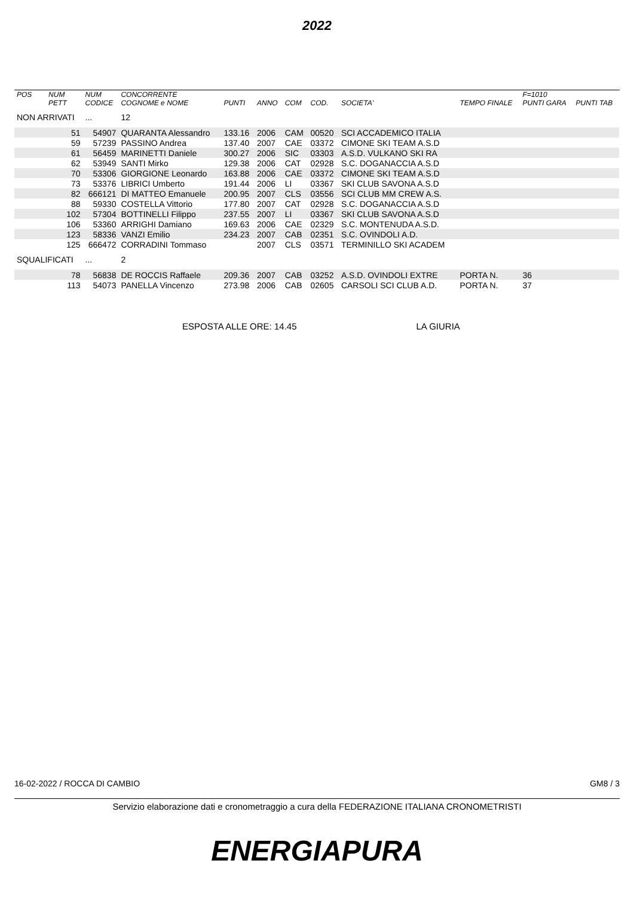2022
| POS | NUM | NUM | CONCORRENTE | | | | | | | F=1010 | |
| --- | --- | --- | --- | --- | --- | --- | --- | --- | --- | --- | --- |
| | PETT | CODICE | COGNOME e NOME | PUNTI | ANNO | COM | COD. | SOCIETA' | TEMPO FINALE | PUNTI GARA | PUNTI TAB |
| NON ARRIVATI | | ... | 12 | | | | | | | | |
| | 51 | 54907 | QUARANTA Alessandro | 133.16 | 2006 | CAM | 00520 | SCI ACCADEMICO ITALIA | | | |
| | 59 | 57239 | PASSINO Andrea | 137.40 | 2007 | CAE | 03372 | CIMONE SKI TEAM A.S.D | | | |
| | 61 | 56459 | MARINETTI Daniele | 300.27 | 2006 | SIC | 03303 | A.S.D. VULKANO SKI RA | | | |
| | 62 | 53949 | SANTI Mirko | 129.38 | 2006 | CAT | 02928 | S.C. DOGANACCIA A.S.D | | | |
| | 70 | 53306 | GIORGIONE Leonardo | 163.88 | 2006 | CAE | 03372 | CIMONE SKI TEAM A.S.D | | | |
| | 73 | 53376 | LIBRICI Umberto | 191.44 | 2006 | LI | 03367 | SKI CLUB SAVONA A.S.D | | | |
| | 82 | 666121 | DI MATTEO Emanuele | 200.95 | 2007 | CLS | 03556 | SCI CLUB MM CREW A.S. | | | |
| | 88 | 59330 | COSTELLA Vittorio | 177.80 | 2007 | CAT | 02928 | S.C. DOGANACCIA A.S.D | | | |
| | 102 | 57304 | BOTTINELLI Filippo | 237.55 | 2007 | LI | 03367 | SKI CLUB SAVONA A.S.D | | | |
| | 106 | 53360 | ARRIGHI Damiano | 169.63 | 2006 | CAE | 02329 | S.C. MONTENUDA A.S.D. | | | |
| | 123 | 58336 | VANZI Emilio | 234.23 | 2007 | CAB | 02351 | S.C. OVINDOLI A.D. | | | |
| | 125 | 666472 | CORRADINI Tommaso | | 2007 | CLS | 03571 | TERMINILLO SKI ACADEM | | | |
| SQUALIFICATI | | ... | 2 | | | | | | | | |
| | 78 | 56838 | DE ROCCIS Raffaele | 209.36 | 2007 | CAB | 03252 | A.S.D. OVINDOLI EXTRE | PORTA N. | 36 | |
| | 113 | 54073 | PANELLA Vincenzo | 273.98 | 2006 | CAB | 02605 | CARSOLI SCI CLUB A.D. | PORTA N. | 37 | |
ESPOSTA ALLE ORE: 14.45 LA GIURIA
16-02-2022 / ROCCA DI CAMBIO GM8 / 3
Servizio elaborazione dati e cronometraggio a cura della FEDERAZIONE ITALIANA CRONOMETRISTI
ENERGIAPURA